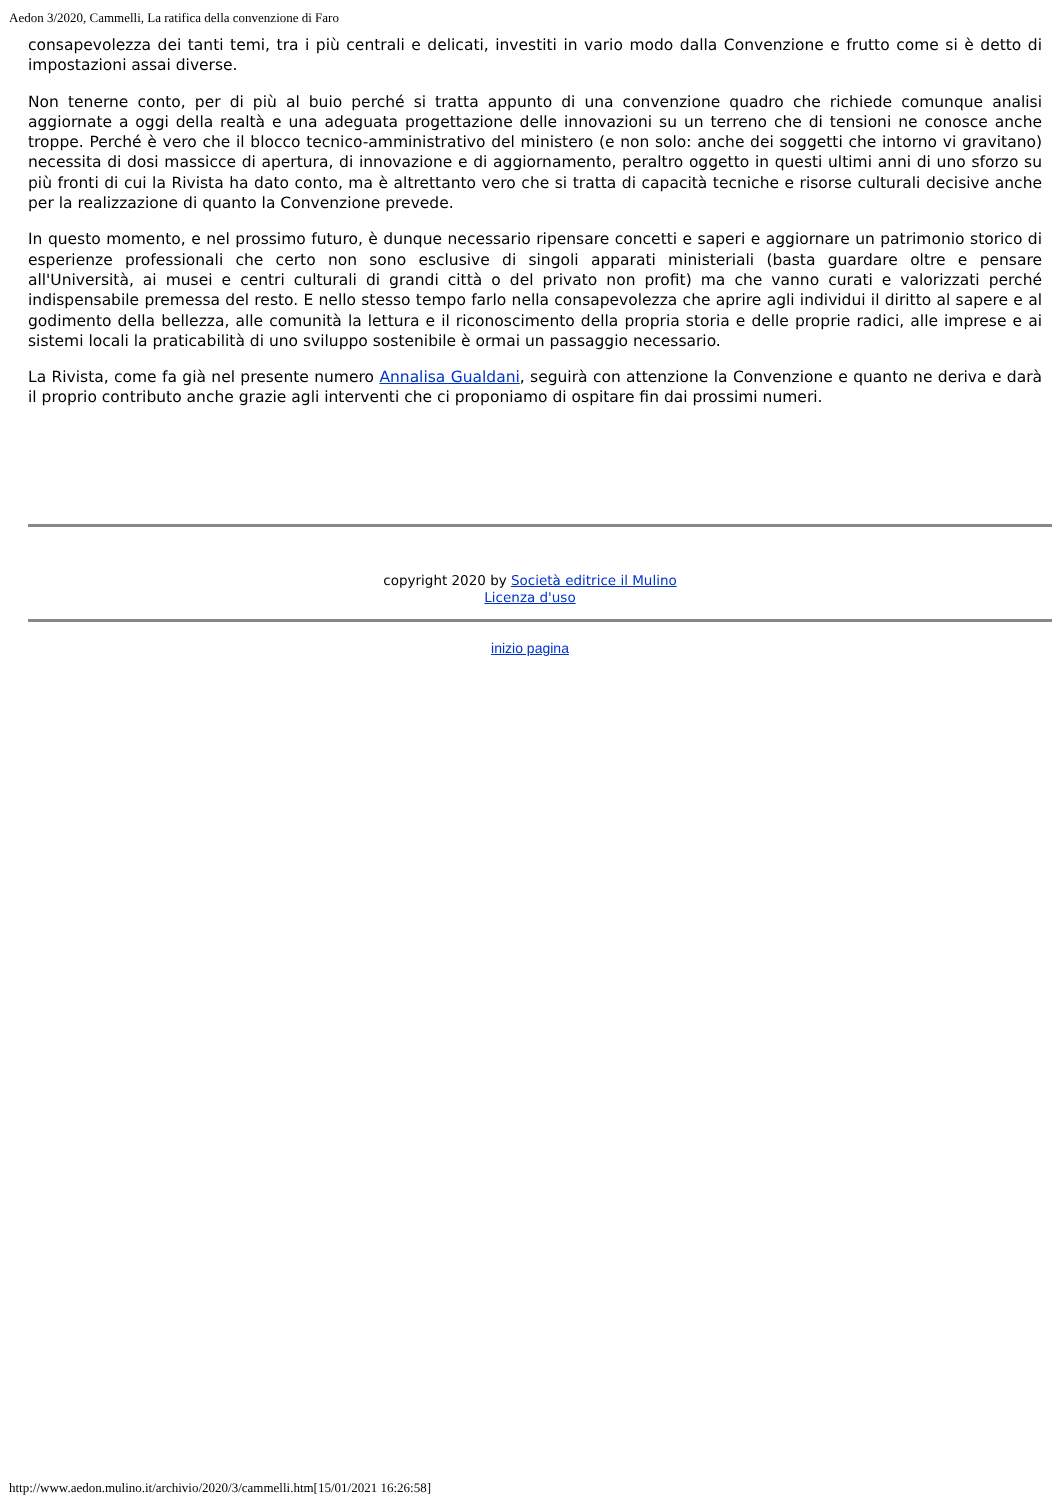Aedon 3/2020, Cammelli, La ratifica della convenzione di Faro
consapevolezza dei tanti temi, tra i più centrali e delicati, investiti in vario modo dalla Convenzione e frutto come si è detto di impostazioni assai diverse.
Non tenerne conto, per di più al buio perché si tratta appunto di una convenzione quadro che richiede comunque analisi aggiornate a oggi della realtà e una adeguata progettazione delle innovazioni su un terreno che di tensioni ne conosce anche troppe. Perché è vero che il blocco tecnico-amministrativo del ministero (e non solo: anche dei soggetti che intorno vi gravitano) necessita di dosi massicce di apertura, di innovazione e di aggiornamento, peraltro oggetto in questi ultimi anni di uno sforzo su più fronti di cui la Rivista ha dato conto, ma è altrettanto vero che si tratta di capacità tecniche e risorse culturali decisive anche per la realizzazione di quanto la Convenzione prevede.
In questo momento, e nel prossimo futuro, è dunque necessario ripensare concetti e saperi e aggiornare un patrimonio storico di esperienze professionali che certo non sono esclusive di singoli apparati ministeriali (basta guardare oltre e pensare all'Università, ai musei e centri culturali di grandi città o del privato non profit) ma che vanno curati e valorizzati perché indispensabile premessa del resto. E nello stesso tempo farlo nella consapevolezza che aprire agli individui il diritto al sapere e al godimento della bellezza, alle comunità la lettura e il riconoscimento della propria storia e delle proprie radici, alle imprese e ai sistemi locali la praticabilità di uno sviluppo sostenibile è ormai un passaggio necessario.
La Rivista, come fa già nel presente numero Annalisa Gualdani, seguirà con attenzione la Convenzione e quanto ne deriva e darà il proprio contributo anche grazie agli interventi che ci proponiamo di ospitare fin dai prossimi numeri.
copyright 2020 by Società editrice il Mulino
Licenza d'uso
inizio pagina
http://www.aedon.mulino.it/archivio/2020/3/cammelli.htm[15/01/2021 16:26:58]